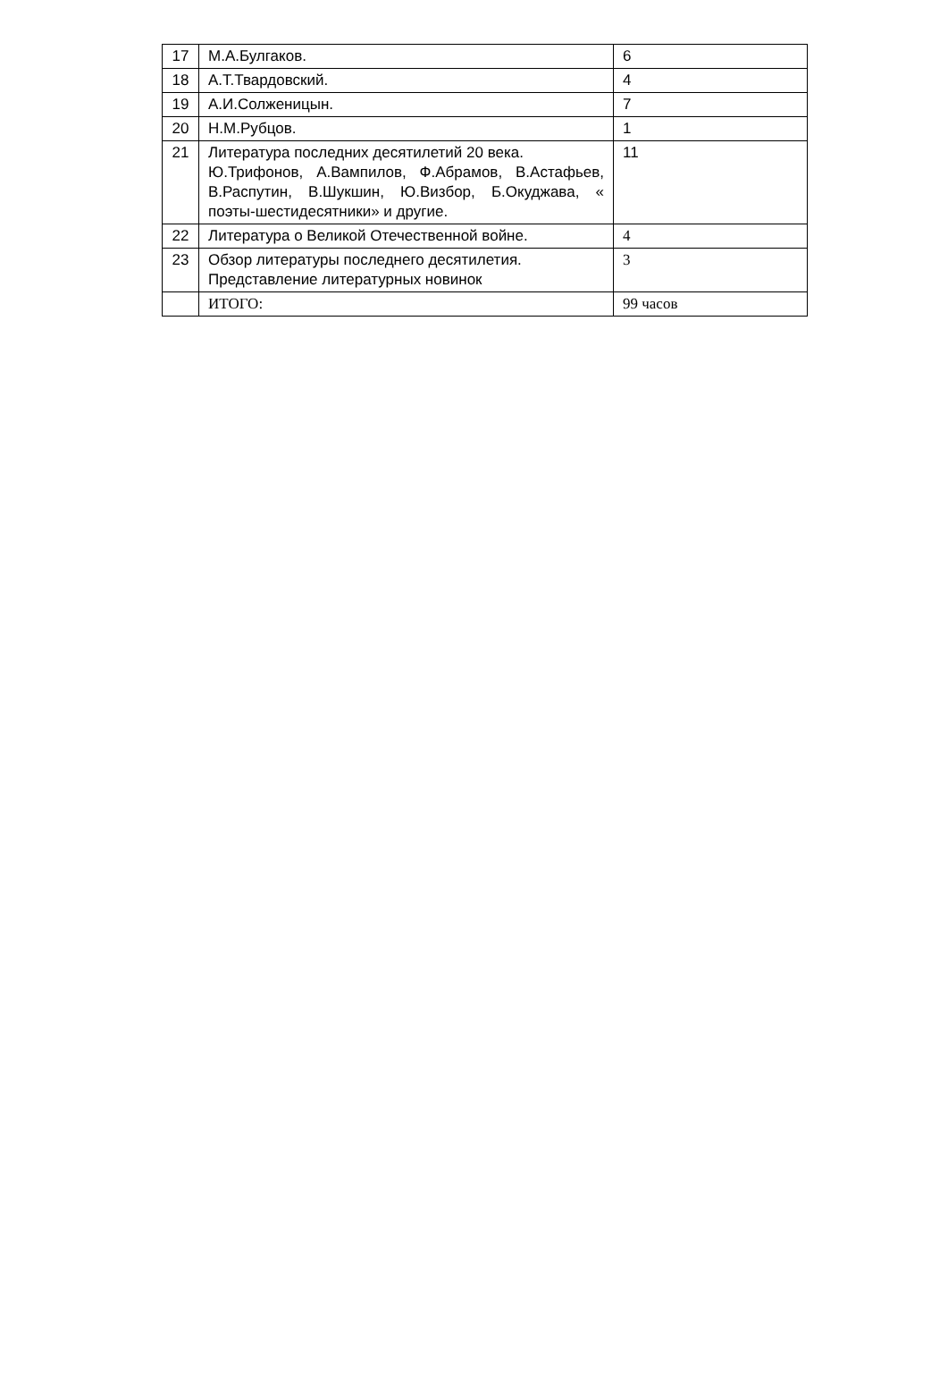| 17 | М.А.Булгаков. | 6 |
| 18 | А.Т.Твардовский. | 4 |
| 19 | А.И.Солженицын. | 7 |
| 20 | Н.М.Рубцов. | 1 |
| 21 | Литература последних десятилетий 20 века. Ю.Трифонов, А.Вампилов, Ф.Абрамов, В.Астафьев, В.Распутин, В.Шукшин, Ю.Визбор, Б.Окуджава, « поэты-шестидесятники» и другие. | 11 |
| 22 | Литература о Великой Отечественной войне. | 4 |
| 23 | Обзор литературы последнего десятилетия. Представление литературных новинок | 3 |
| | ИТОГО: | 99 часов |